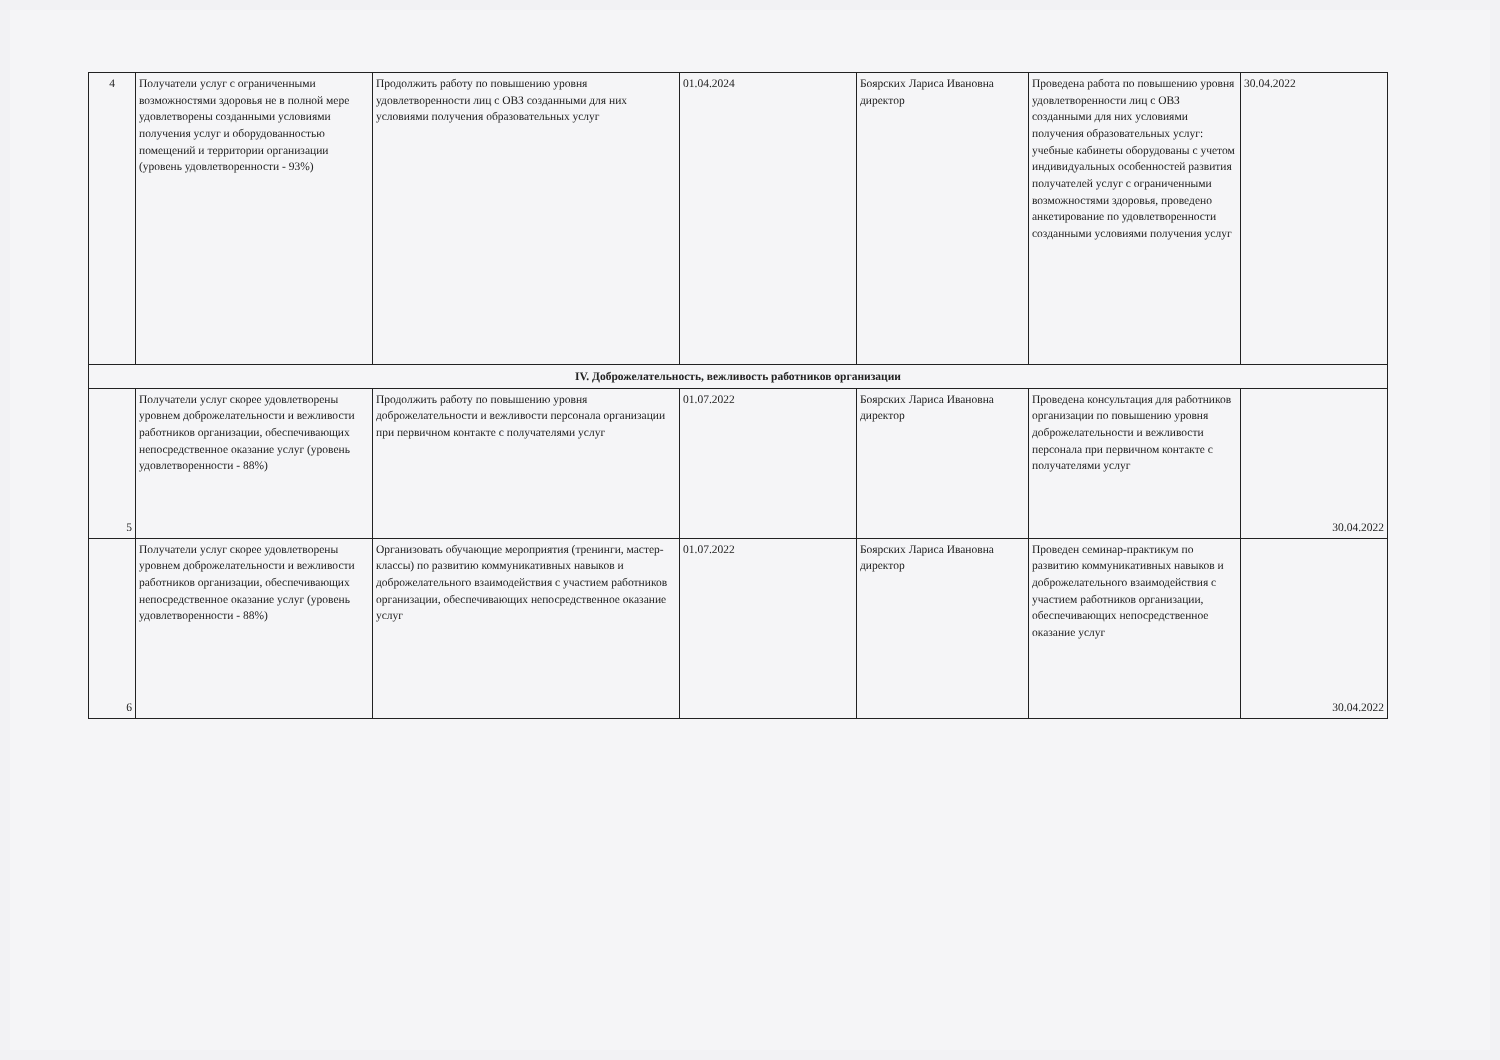| 4 | Получатели услуг с ограниченными возможностями здоровья не в полной мере удовлетворены созданными условиями получения услуг и оборудованностью помещений и территории организации (уровень удовлетворенности - 93%) | Продолжить работу по повышению уровня удовлетворенности лиц с ОВЗ созданными для них условиями получения образовательных услуг | 01.04.2024 | Боярских Лариса Ивановна директор | Проведена работа по повышению уровня удовлетворенности лиц с ОВЗ созданными для них условиями получения образовательных услуг: учебные кабинеты оборудованы с учетом индивидуальных особенностей развития получателей услуг с ограниченными возможностями здоровья, проведено анкетирование по удовлетворенности созданными условиями получения услуг | 30.04.2022 |
| IV. Доброжелательность, вежливость работников организации | | | | | | |
| 5 | Получатели услуг скорее удовлетворены уровнем доброжелательности и вежливости работников организации, обеспечивающих непосредственное оказание услуг (уровень удовлетворенности - 88%) | Продолжить работу по повышению уровня доброжелательности и вежливости персонала организации при первичном контакте с получателями услуг | 01.07.2022 | Боярских Лариса Ивановна директор | Проведена консультация для работников организации по повышению уровня доброжелательности и вежливости персонала при первичном контакте с получателями услуг | 30.04.2022 |
| 6 | Получатели услуг скорее удовлетворены уровнем доброжелательности и вежливости работников организации, обеспечивающих непосредственное оказание услуг (уровень удовлетворенности - 88%) | Организовать обучающие мероприятия (тренинги, мастер-классы) по развитию коммуникативных навыков и доброжелательного взаимодействия с участием работников организации, обеспечивающих непосредственное оказание услуг | 01.07.2022 | Боярских Лариса Ивановна директор | Проведен семинар-практикум по развитию коммуникативных навыков и доброжелательного взаимодействия с участием работников организации, обеспечивающих непосредственное оказание услуг | 30.04.2022 |